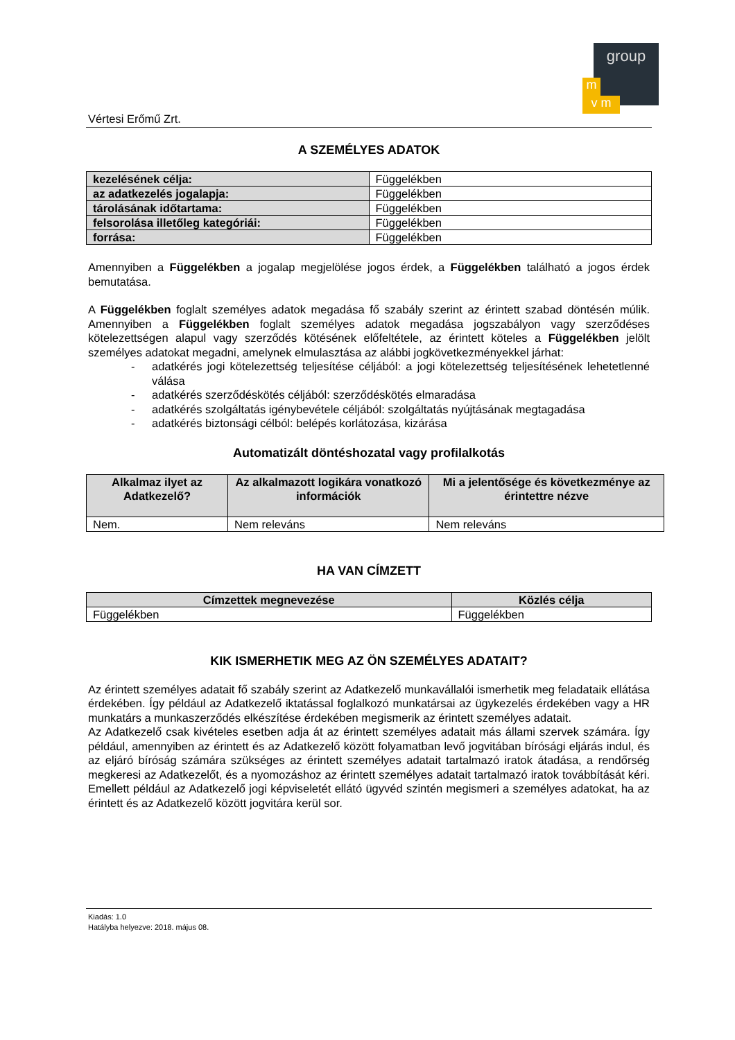group
m
v m
Vértesi Erőmű Zrt.
A SZEMÉLYES ADATOK
| kezelésének célja: | Függelékben |
| az adatkezelés jogalapja: | Függelékben |
| tárolásának időtartama: | Függelékben |
| felsorolása illetőleg kategóriái: | Függelékben |
| forrása: | Függelékben |
Amennyiben a Függelékben a jogalap megjelölése jogos érdek, a Függelékben található a jogos érdek bemutatása.
A Függelékben foglalt személyes adatok megadása fő szabály szerint az érintett szabad döntésén múlik. Amennyiben a Függelékben foglalt személyes adatok megadása jogszabályon vagy szerződéses kötelezettségen alapul vagy szerződés kötésének előfeltétele, az érintett köteles a Függelékben jelölt személyes adatokat megadni, amelynek elmulasztása az alábbi jogkövetkezményekkel járhat:
- adatkérés jogi kötelezettség teljesítése céljából: a jogi kötelezettség teljesítésének lehetetlenné válása
- adatkérés szerződéskötés céljából: szerződéskötés elmaradása
- adatkérés szolgáltatás igénybevétele céljából: szolgáltatás nyújtásának megtagadása
- adatkérés biztonsági célból: belépés korlátozása, kizárása
Automatizált döntéshozatal vagy profilalkotás
| Alkalmaz ilyet az Adatkezelő? | Az alkalmazott logikára vonatkozó információk | Mi a jelentősége és következménye az érintettre nézve |
| --- | --- | --- |
| Nem. | Nem releváns | Nem releváns |
HA VAN CÍMZETT
| Címzettek megnevezése | Közlés célja |
| --- | --- |
| Függelékben | Függelékben |
KIK ISMERHETIK MEG AZ ÖN SZEMÉLYES ADATAIT?
Az érintett személyes adatait fő szabály szerint az Adatkezelő munkavállalói ismerhetik meg feladataik ellátása érdekében. Így például az Adatkezelő iktatással foglalkozó munkatársai az ügykezelés érdekében vagy a HR munkatárs a munkaszerződés elkészítése érdekében megismerik az érintett személyes adatait.
Az Adatkezelő csak kivételes esetben adja át az érintett személyes adatait más állami szervek számára. Így például, amennyiben az érintett és az Adatkezelő között folyamatban levő jogvitában bírósági eljárás indul, és az eljáró bíróság számára szükséges az érintett személyes adatait tartalmazó iratok átadása, a rendőrség megkeresi az Adatkezelőt, és a nyomozáshoz az érintett személyes adatait tartalmazó iratok továbbítását kéri. Emellett például az Adatkezelő jogi képviseletét ellátó ügyvéd szintén megismeri a személyes adatokat, ha az érintett és az Adatkezelő között jogvitára kerül sor.
Kiadás: 1.0
Hatályba helyezve: 2018. május 08.